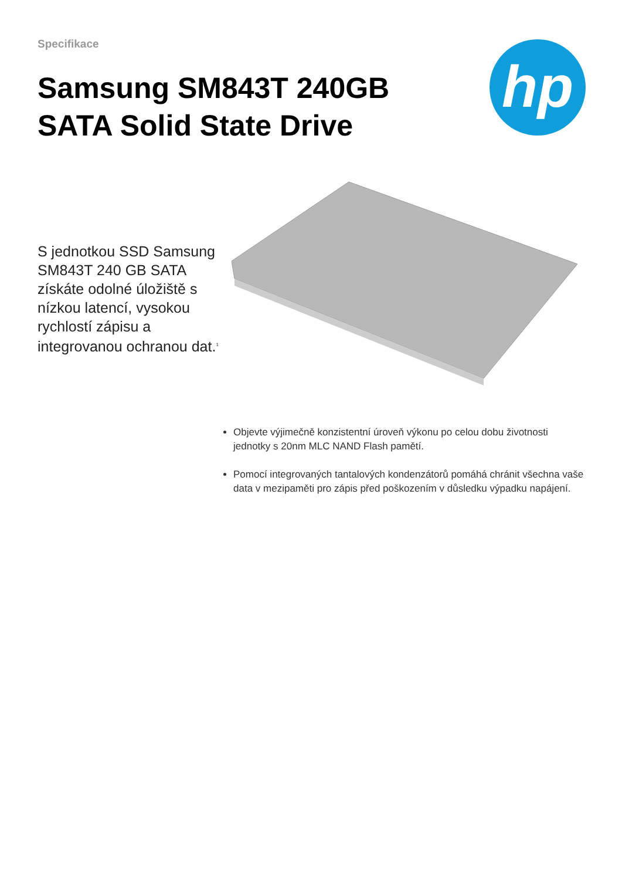Specifikace
Samsung SM843T 240GB SATA Solid State Drive
hp
S jednotkou SSD Samsung SM843T 240 GB SATA získáte odolné úložiště s nízkou latencí, vysokou rychlostí zápisu a integrovanou ochranou dat.<sup>1</sup>
Objevte výjimečně konzistentní úroveň výkonu po celou dobu životnosti jednotky s 20nm MLC NAND Flash pamětí.
Pomocí integrovaných tantalových kondenzátorů pomáhá chránit všechna vaše data v mezipaměti pro zápis před poškozením v důsledku výpadku napájení.